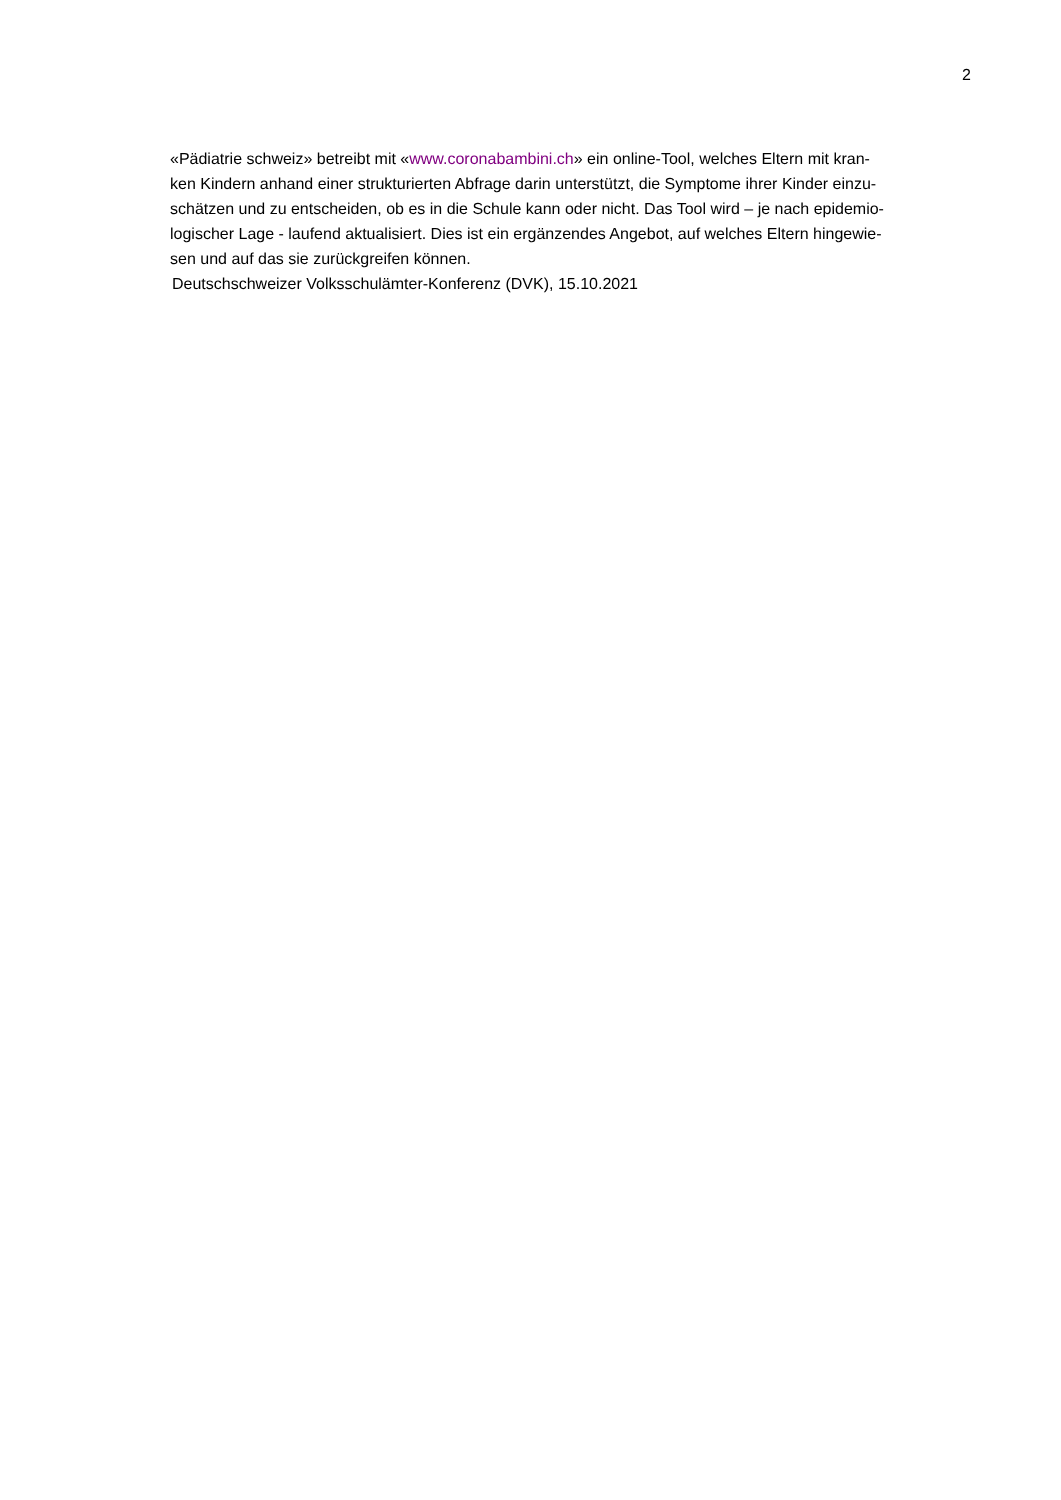2
«Pädiatrie schweiz» betreibt mit «www.coronabambini.ch» ein online-Tool, welches Eltern mit kran-
ken Kindern anhand einer strukturierten Abfrage darin unterstützt, die Symptome ihrer Kinder einzu-
schätzen und zu entscheiden, ob es in die Schule kann oder nicht. Das Tool wird – je nach epidemio-
logischer Lage - laufend aktualisiert. Dies ist ein ergänzendes Angebot, auf welches Eltern hingewie-
sen und auf das sie zurückgreifen können.
Deutschschweizer Volksschulämter-Konferenz (DVK), 15.10.2021